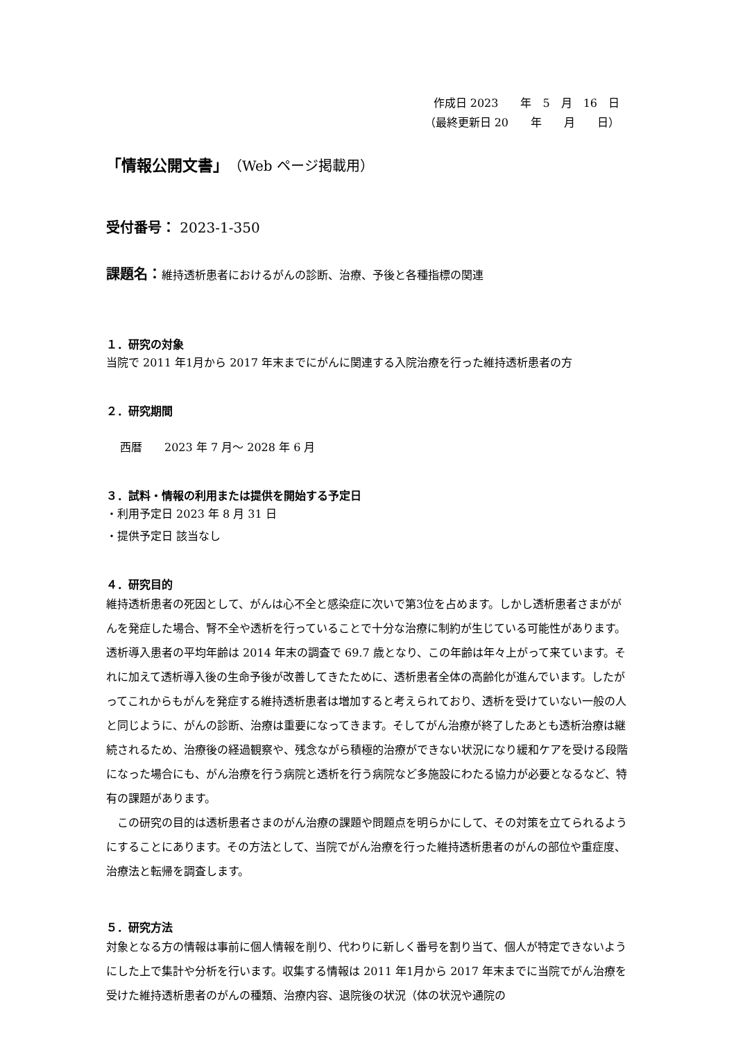作成日 2023　　年　5　月　16　日
（最終更新日 20　　年　　月　　日）
「情報公開文書」（Web ページ掲載用）
受付番号： 2023-1-350
課題名：維持透析患者におけるがんの診断、治療、予後と各種指標の関連
１．研究の対象
当院で 2011 年1月から 2017 年末までにがんに関連する入院治療を行った維持透析患者の方
２．研究期間
西暦　　2023 年 7 月～ 2028 年 6 月
３．試料・情報の利用または提供を開始する予定日
・利用予定日 2023 年 8 月 31 日
・提供予定日 該当なし
４．研究目的
維持透析患者の死因として、がんは心不全と感染症に次いで第3位を占めます。しかし透析患者さまががんを発症した場合、腎不全や透析を行っていることで十分な治療に制約が生じている可能性があります。透析導入患者の平均年齢は 2014 年末の調査で 69.7 歳となり、この年齢は年々上がって来ています。それに加えて透析導入後の生命予後が改善してきたために、透析患者全体の高齢化が進んでいます。したがってこれからもがんを発症する維持透析患者は増加すると考えられており、透析を受けていない一般の人と同じように、がんの診断、治療は重要になってきます。そしてがん治療が終了したあとも透析治療は継続されるため、治療後の経過観察や、残念ながら積極的治療ができない状況になり緩和ケアを受ける段階になった場合にも、がん治療を行う病院と透析を行う病院など多施設にわたる協力が必要となるなど、特有の課題があります。
　この研究の目的は透析患者さまのがん治療の課題や問題点を明らかにして、その対策を立てられるようにすることにあります。その方法として、当院でがん治療を行った維持透析患者のがんの部位や重症度、治療法と転帰を調査します。
５．研究方法
対象となる方の情報は事前に個人情報を削り、代わりに新しく番号を割り当て、個人が特定できないようにした上で集計や分析を行います。収集する情報は 2011 年1月から 2017 年末までに当院でがん治療を受けた維持透析患者のがんの種類、治療内容、退院後の状況（体の状況や通院の